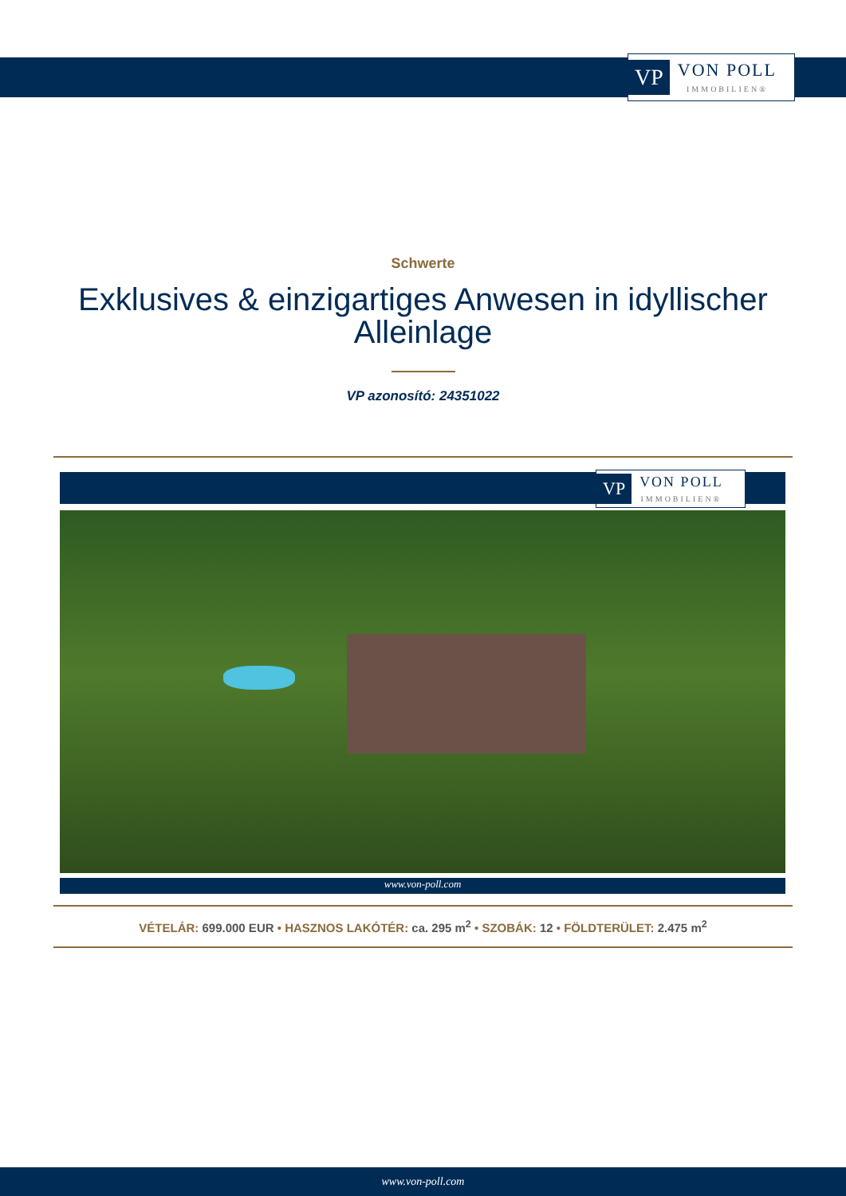VP
VON POLL
IMMOBILIEN®
Schwerte
Exklusives & einzigartiges Anwesen in idyllischer Alleinlage
VP azonosító: 24351022
VP
VON POLL
IMMOBILIEN®
www.von-poll.com
VÉTELÁR: 699.000 EUR • HASZNOS LAKÓTÉR: ca. 295 m<sup>2</sup> • SZOBÁK: 12 • FÖLDTERÜLET: 2.475 m<sup>2</sup>
www.von-poll.com